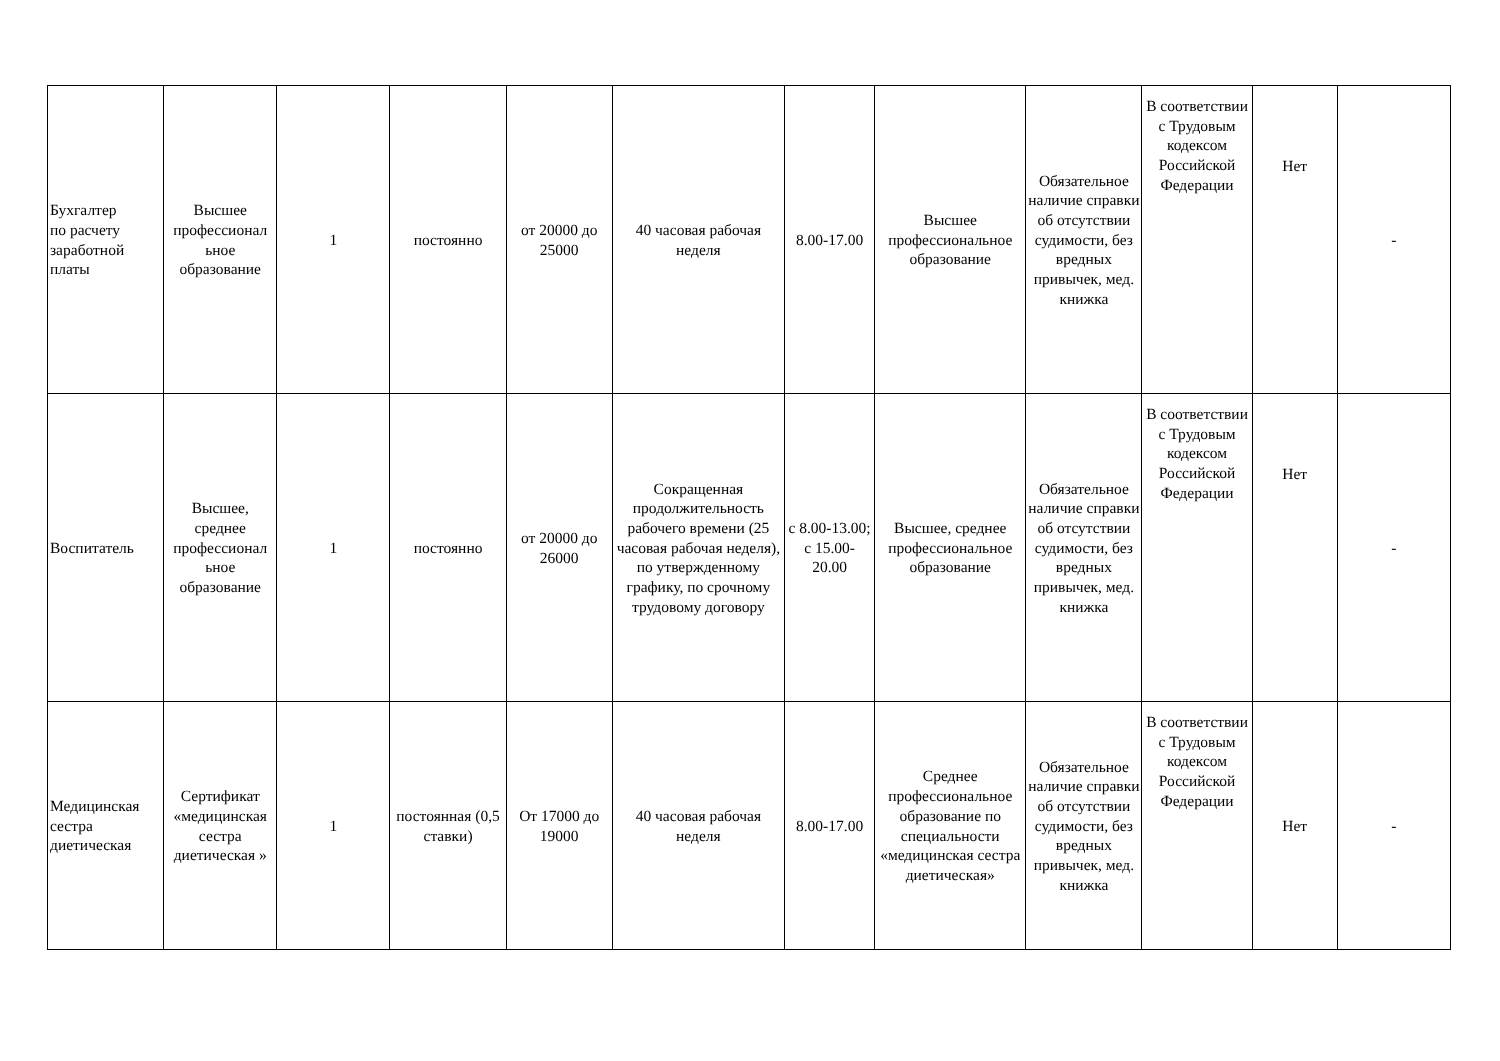| Бухгалтер по расчету заработной платы | Высшее профессионал ьное образование | 1 | постоянно | от 20000 до 25000 | 40 часовая рабочая неделя | 8.00-17.00 | Высшее профессиональное образование | Обязательное наличие справки об отсутствии судимости, без вредных привычек, мед. книжка | В соответствии с Трудовым кодексом Российской Федерации | Нет | - |
| Воспитатель | Высшее, среднее профессионал ьное образование | 1 | постоянно | от 20000 до 26000 | Сокращенная продолжительность рабочего времени (25 часовая рабочая неделя), по утвержденному графику, по срочному трудовому договору | с 8.00-13.00; с 15.00-20.00 | Высшее, среднее профессиональное образование | Обязательное наличие справки об отсутствии судимости, без вредных привычек, мед. книжка | В соответствии с Трудовым кодексом Российской Федерации | Нет | - |
| Медицинская сестра диетическая | Сертификат «медицинская сестра диетическая » | 1 | постоянная (0,5 ставки) | От 17000 до 19000 | 40 часовая рабочая неделя | 8.00-17.00 | Среднее профессиональное образование по специальности «медицинская сестра диетическая» | Обязательное наличие справки об отсутствии судимости, без вредных привычек, мед. книжка | В соответствии с Трудовым кодексом Российской Федерации | Нет | - |